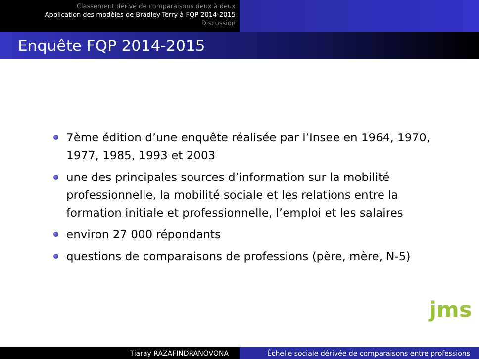Classement dérivé de comparaisons deux à deux
Application des modèles de Bradley-Terry à FQP 2014-2015
Discussion
Enquête FQP 2014-2015
7ème édition d’une enquête réalisée par l’Insee en 1964, 1970, 1977, 1985, 1993 et 2003
une des principales sources d’information sur la mobilité professionnelle, la mobilité sociale et les relations entre la formation initiale et professionnelle, l’emploi et les salaires
environ 27 000 répondants
questions de comparaisons de professions (père, mère, N-5)
jms
Tiaray RAZAFINDRANOVONA Échelle sociale dérivée de comparaisons entre professions